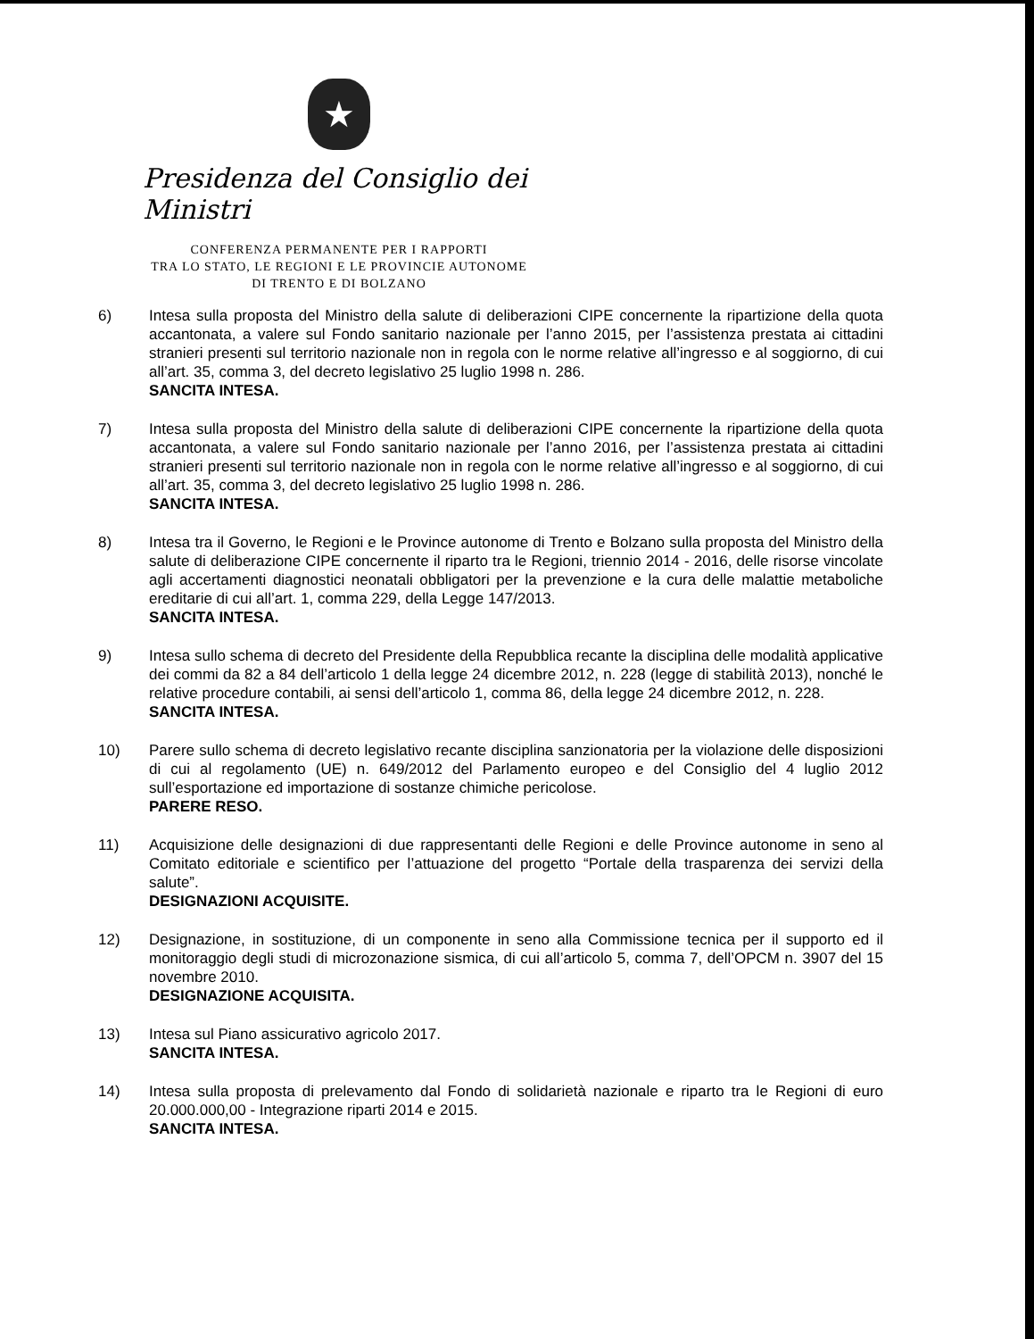★
Presidenza del Consiglio dei Ministri
CONFERENZA PERMANENTE PER I RAPPORTI
TRA LO STATO, LE REGIONI E LE PROVINCIE AUTONOME
DI TRENTO E DI BOLZANO
6) Intesa sulla proposta del Ministro della salute di deliberazioni CIPE concernente la ripartizione della quota accantonata, a valere sul Fondo sanitario nazionale per l’anno 2015, per l’assistenza prestata ai cittadini stranieri presenti sul territorio nazionale non in regola con le norme relative all’ingresso e al soggiorno, di cui all’art. 35, comma 3, del decreto legislativo 25 luglio 1998 n. 286.
SANCITA INTESA.
7) Intesa sulla proposta del Ministro della salute di deliberazioni CIPE concernente la ripartizione della quota accantonata, a valere sul Fondo sanitario nazionale per l’anno 2016, per l’assistenza prestata ai cittadini stranieri presenti sul territorio nazionale non in regola con le norme relative all’ingresso e al soggiorno, di cui all’art. 35, comma 3, del decreto legislativo 25 luglio 1998 n. 286.
SANCITA INTESA.
8) Intesa tra il Governo, le Regioni e le Province autonome di Trento e Bolzano sulla proposta del Ministro della salute di deliberazione CIPE concernente il riparto tra le Regioni, triennio 2014 - 2016, delle risorse vincolate agli accertamenti diagnostici neonatali obbligatori per la prevenzione e la cura delle malattie metaboliche ereditarie di cui all’art. 1, comma 229, della Legge 147/2013.
SANCITA INTESA.
9) Intesa sullo schema di decreto del Presidente della Repubblica recante la disciplina delle modalità applicative dei commi da 82 a 84 dell’articolo 1 della legge 24 dicembre 2012, n. 228 (legge di stabilità 2013), nonché le relative procedure contabili, ai sensi dell’articolo 1, comma 86, della legge 24 dicembre 2012, n. 228.
SANCITA INTESA.
10) Parere sullo schema di decreto legislativo recante disciplina sanzionatoria per la violazione delle disposizioni di cui al regolamento (UE) n. 649/2012 del Parlamento europeo e del Consiglio del 4 luglio 2012 sull’esportazione ed importazione di sostanze chimiche pericolose.
PARERE RESO.
11) Acquisizione delle designazioni di due rappresentanti delle Regioni e delle Province autonome in seno al Comitato editoriale e scientifico per l’attuazione del progetto “Portale della trasparenza dei servizi della salute”.
DESIGNAZIONI ACQUISITE.
12) Designazione, in sostituzione, di un componente in seno alla Commissione tecnica per il supporto ed il monitoraggio degli studi di microzonazione sismica, di cui all’articolo 5, comma 7, dell’OPCM n. 3907 del 15 novembre 2010.
DESIGNAZIONE ACQUISITA.
13) Intesa sul Piano assicurativo agricolo 2017.
SANCITA INTESA.
14) Intesa sulla proposta di prelevamento dal Fondo di solidarietà nazionale e riparto tra le Regioni di euro 20.000.000,00 - Integrazione riparti 2014 e 2015.
SANCITA INTESA.